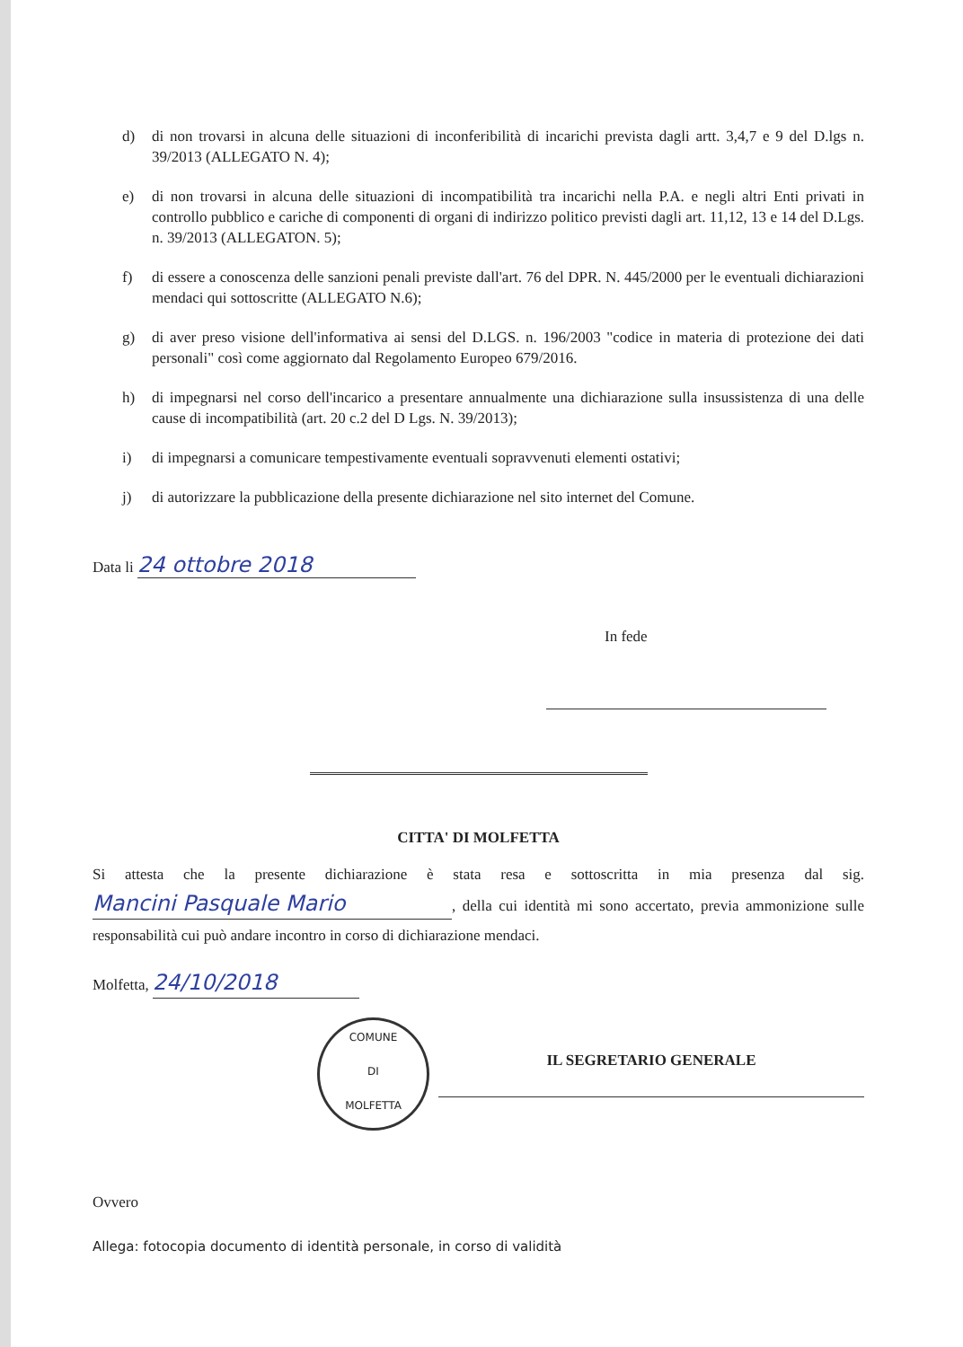d) di non trovarsi in alcuna delle situazioni di inconferibilità di incarichi prevista dagli artt. 3,4,7 e 9 del D.lgs n. 39/2013 (ALLEGATO N. 4);
e) di non trovarsi in alcuna delle situazioni di incompatibilità tra incarichi nella P.A. e negli altri Enti privati in controllo pubblico e cariche di componenti di organi di indirizzo politico previsti dagli art. 11,12, 13 e 14 del D.Lgs. n. 39/2013 (ALLEGATON. 5);
f) di essere a conoscenza delle sanzioni penali previste dall'art. 76 del DPR. N. 445/2000 per le eventuali dichiarazioni mendaci qui sottoscritte (ALLEGATO N.6);
g) di aver preso visione dell'informativa ai sensi del D.LGS. n. 196/2003 "codice in materia di protezione dei dati personali" così come aggiornato dal Regolamento Europeo 679/2016.
h) di impegnarsi nel corso dell'incarico a presentare annualmente una dichiarazione sulla insussistenza di una delle cause di incompatibilità (art. 20 c.2 del D Lgs. N. 39/2013);
i) di impegnarsi a comunicare tempestivamente eventuali sopravvenuti elementi ostativi;
j) di autorizzare la pubblicazione della presente dichiarazione nel sito internet del Comune.
Data li 24 ottobre 2018
In fede
CITTA' DI MOLFETTA
Si attesta che la presente dichiarazione è stata resa e sottoscritta in mia presenza dal sig. Mancini Pasquale Mario, della cui identità mi sono accertato, previa ammonizione sulle responsabilità cui può andare incontro in corso di dichiarazione mendaci.
Molfetta, 24/10/2018
COMUNE
DI
MOLFETTA
IL SEGRETARIO GENERALE
Ovvero
Allega: fotocopia documento di identità personale, in corso di validità